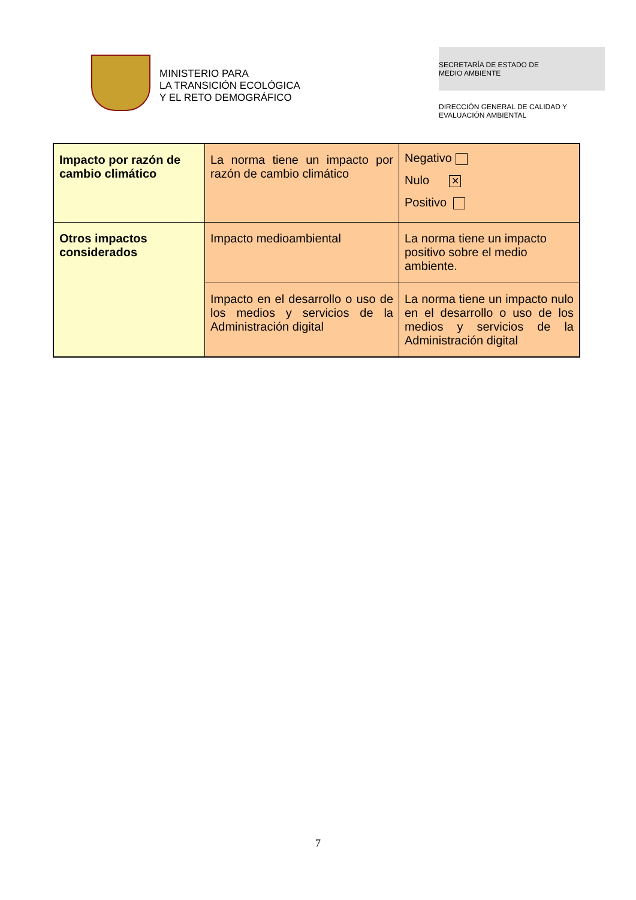MINISTERIO PARA
LA TRANSICIÓN ECOLÓGICA
Y EL RETO DEMOGRÁFICO
SECRETARÍA DE ESTADO DE
MEDIO AMBIENTE
DIRECCIÓN GENERAL DE CALIDAD Y
EVALUACIÓN AMBIENTAL
| Impacto por razón de cambio climático | La norma tiene un impacto por razón de cambio climático | Negativo Nulo ✕ Positivo |
| Otros impactos considerados | Impacto medioambiental | La norma tiene un impacto positivo sobre el medio ambiente. |
| | Impacto en el desarrollo o uso de los medios y servicios de la Administración digital | La norma tiene un impacto nulo en el desarrollo o uso de los medios y servicios de la Administración digital |
7